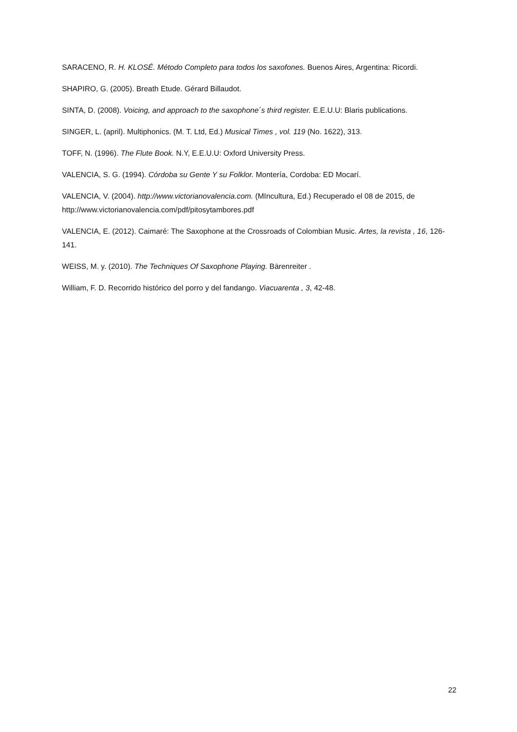SARACENO, R. H. KLOSÉ. Método Completo para todos los saxofones. Buenos Aires, Argentina: Ricordi.
SHAPIRO, G. (2005). Breath Etude. Gérard Billaudot.
SINTA, D. (2008). Voicing, and approach to the saxophone´s third register. E.E.U.U: Blaris publications.
SINGER, L. (april). Multiphonics. (M. T. Ltd, Ed.) Musical Times , vol. 119 (No. 1622), 313.
TOFF, N. (1996). The Flute Book. N.Y, E.E.U.U: Oxford University Press.
VALENCIA, S. G. (1994). Córdoba su Gente Y su Folklor. Montería, Cordoba: ED Mocarí.
VALENCIA, V. (2004). http://www.victorianovalencia.com. (MIncultura, Ed.) Recuperado el 08 de 2015, de http://www.victorianovalencia.com/pdf/pitosytambores.pdf
VALENCIA, E. (2012). Caimaré: The Saxophone at the Crossroads of Colombian Music. Artes, la revista , 16, 126-141.
WEISS, M. y. (2010). The Techniques Of Saxophone Playing. Bärenreiter .
William, F. D. Recorrido histórico del porro y del fandango. Viacuarenta , 3, 42-48.
22